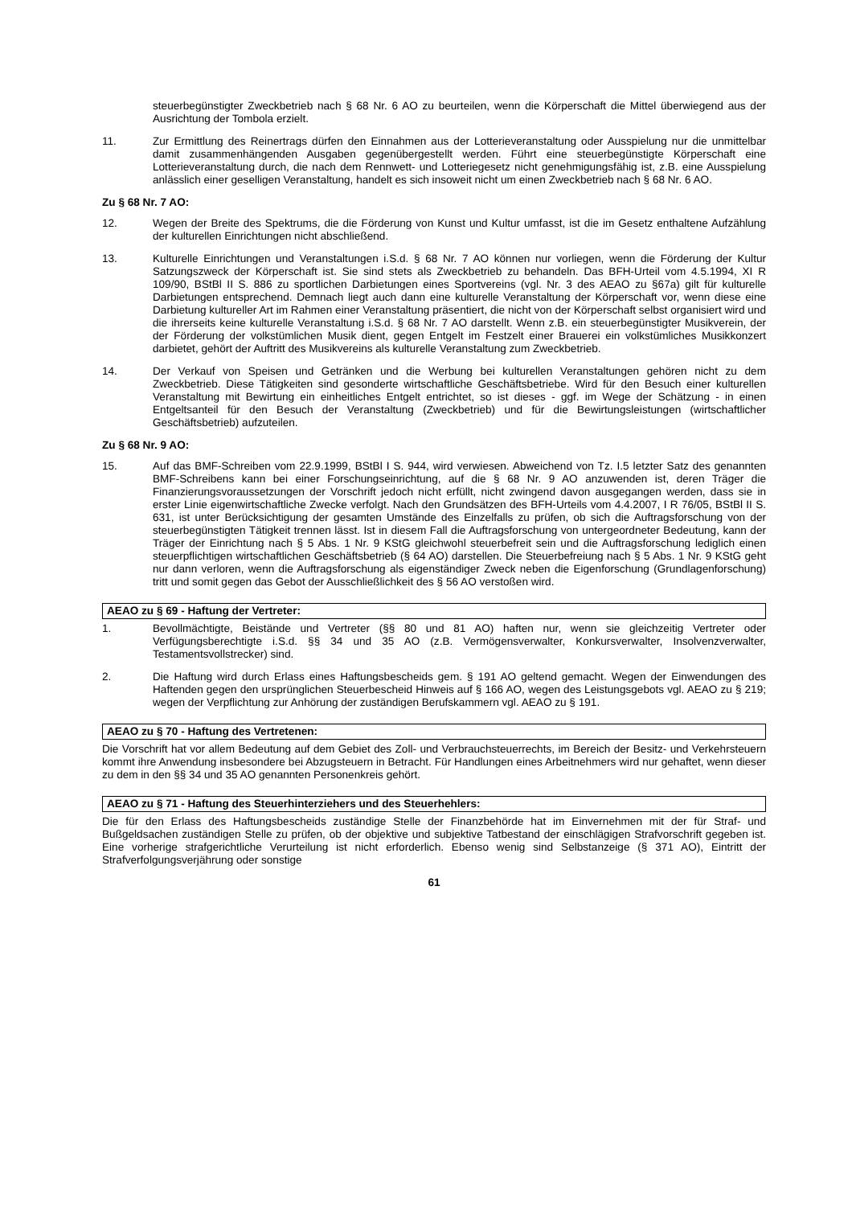steuerbegünstigter Zweckbetrieb nach § 68 Nr. 6 AO zu beurteilen, wenn die Körperschaft die Mittel überwiegend aus der Ausrichtung der Tombola erzielt.
11. Zur Ermittlung des Reinertrags dürfen den Einnahmen aus der Lotterieveranstaltung oder Ausspielung nur die unmittelbar damit zusammenhängenden Ausgaben gegenübergestellt werden. Führt eine steuerbegünstigte Körperschaft eine Lotterieveranstaltung durch, die nach dem Rennwett- und Lotteriegesetz nicht genehmigungsfähig ist, z.B. eine Ausspielung anlässlich einer geselligen Veranstaltung, handelt es sich insoweit nicht um einen Zweckbetrieb nach § 68 Nr. 6 AO.
Zu § 68 Nr. 7 AO:
12. Wegen der Breite des Spektrums, die die Förderung von Kunst und Kultur umfasst, ist die im Gesetz enthaltene Aufzählung der kulturellen Einrichtungen nicht abschließend.
13. Kulturelle Einrichtungen und Veranstaltungen i.S.d. § 68 Nr. 7 AO können nur vorliegen, wenn die Förderung der Kultur Satzungszweck der Körperschaft ist. Sie sind stets als Zweckbetrieb zu behandeln. Das BFH-Urteil vom 4.5.1994, XI R 109/90, BStBl II S. 886 zu sportlichen Darbietungen eines Sportvereins (vgl. Nr. 3 des AEAO zu §67a) gilt für kulturelle Darbietungen entsprechend. Demnach liegt auch dann eine kulturelle Veranstaltung der Körperschaft vor, wenn diese eine Darbietung kultureller Art im Rahmen einer Veranstaltung präsentiert, die nicht von der Körperschaft selbst organisiert wird und die ihrerseits keine kulturelle Veranstaltung i.S.d. § 68 Nr. 7 AO darstellt. Wenn z.B. ein steuerbegünstigter Musikverein, der der Förderung der volkstümlichen Musik dient, gegen Entgelt im Festzelt einer Brauerei ein volkstümliches Musikkonzert darbietet, gehört der Auftritt des Musikvereins als kulturelle Veranstaltung zum Zweckbetrieb.
14. Der Verkauf von Speisen und Getränken und die Werbung bei kulturellen Veranstaltungen gehören nicht zu dem Zweckbetrieb. Diese Tätigkeiten sind gesonderte wirtschaftliche Geschäftsbetriebe. Wird für den Besuch einer kulturellen Veranstaltung mit Bewirtung ein einheitliches Entgelt entrichtet, so ist dieses - ggf. im Wege der Schätzung - in einen Entgeltsanteil für den Besuch der Veranstaltung (Zweckbetrieb) und für die Bewirtungsleistungen (wirtschaftlicher Geschäftsbetrieb) aufzuteilen.
Zu § 68 Nr. 9 AO:
15. Auf das BMF-Schreiben vom 22.9.1999, BStBl I S. 944, wird verwiesen. Abweichend von Tz. I.5 letzter Satz des genannten BMF-Schreibens kann bei einer Forschungseinrichtung, auf die § 68 Nr. 9 AO anzuwenden ist, deren Träger die Finanzierungsvoraussetzungen der Vorschrift jedoch nicht erfüllt, nicht zwingend davon ausgegangen werden, dass sie in erster Linie eigenwirtschaftliche Zwecke verfolgt. Nach den Grundsätzen des BFH-Urteils vom 4.4.2007, I R 76/05, BStBl II S. 631, ist unter Berücksichtigung der gesamten Umstände des Einzelfalls zu prüfen, ob sich die Auftragsforschung von der steuerbegünstigten Tätigkeit trennen lässt. Ist in diesem Fall die Auftragsforschung von untergeordneter Bedeutung, kann der Träger der Einrichtung nach § 5 Abs. 1 Nr. 9 KStG gleichwohl steuerbefreit sein und die Auftragsforschung lediglich einen steuerpflichtigen wirtschaftlichen Geschäftsbetrieb (§ 64 AO) darstellen. Die Steuerbefreiung nach § 5 Abs. 1 Nr. 9 KStG geht nur dann verloren, wenn die Auftragsforschung als eigenständiger Zweck neben die Eigenforschung (Grundlagenforschung) tritt und somit gegen das Gebot der Ausschließlichkeit des § 56 AO verstoßen wird.
AEAO zu § 69 - Haftung der Vertreter:
1. Bevollmächtigte, Beistände und Vertreter (§§ 80 und 81 AO) haften nur, wenn sie gleichzeitig Vertreter oder Verfügungsberechtigte i.S.d. §§ 34 und 35 AO (z.B. Vermögensverwalter, Konkursverwalter, Insolvenzverwalter, Testamentsvollstrecker) sind.
2. Die Haftung wird durch Erlass eines Haftungsbescheids gem. § 191 AO geltend gemacht. Wegen der Einwendungen des Haftenden gegen den ursprünglichen Steuerbescheid Hinweis auf § 166 AO, wegen des Leistungsgebots vgl. AEAO zu § 219; wegen der Verpflichtung zur Anhörung der zuständigen Berufskammern vgl. AEAO zu § 191.
AEAO zu § 70 - Haftung des Vertretenen:
Die Vorschrift hat vor allem Bedeutung auf dem Gebiet des Zoll- und Verbrauchsteuerrechts, im Bereich der Besitz- und Verkehrsteuern kommt ihre Anwendung insbesondere bei Abzugsteuern in Betracht. Für Handlungen eines Arbeitnehmers wird nur gehaftet, wenn dieser zu dem in den §§ 34 und 35 AO genannten Personenkreis gehört.
AEAO zu § 71 - Haftung des Steuerhinterziehers und des Steuerhehlers:
Die für den Erlass des Haftungsbescheids zuständige Stelle der Finanzbehörde hat im Einvernehmen mit der für Straf- und Bußgeldsachen zuständigen Stelle zu prüfen, ob der objektive und subjektive Tatbestand der einschlägigen Strafvorschrift gegeben ist. Eine vorherige strafgerichtliche Verurteilung ist nicht erforderlich. Ebenso wenig sind Selbstanzeige (§ 371 AO), Eintritt der Strafverfolgungsverjährung oder sonstige
61